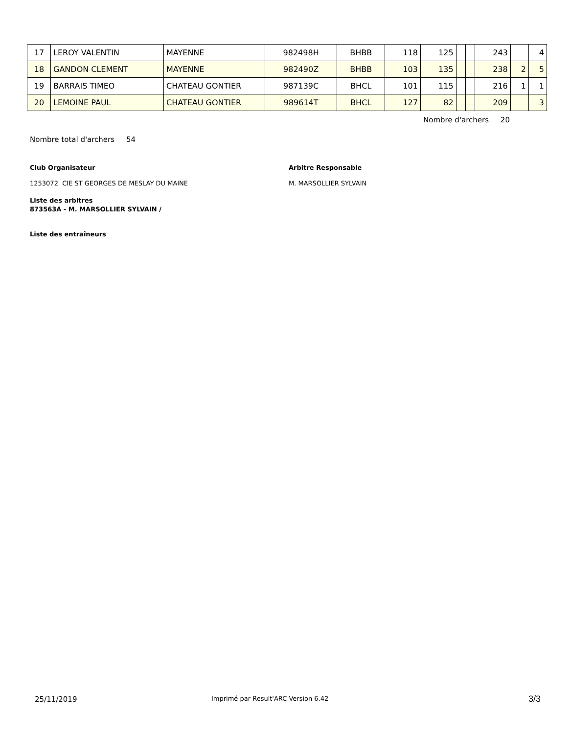| 17 | LEROY VALENTIN | MAYENNE | 982498H | BHBB | 118 | 125 | | | 243 | | 4 |
| 18 | GANDON CLEMENT | MAYENNE | 982490Z | BHBB | 103 | 135 | | | 238 | 2 | 5 |
| 19 | BARRAIS TIMEO | CHATEAU GONTIER | 987139C | BHCL | 101 | 115 | | | 216 | 1 | 1 |
| 20 | LEMOINE PAUL | CHATEAU GONTIER | 989614T | BHCL | 127 | 82 | | | 209 | | 3 |
Nombre d'archers 20
Nombre total d'archers 54
Club Organisateur Arbitre Responsable
1253072 CIE ST GEORGES DE MESLAY DU MAINE
M. MARSOLLIER SYLVAIN
Liste des arbitres
873563A - M. MARSOLLIER SYLVAIN /
Liste des entraîneurs
25/11/2019
Imprimé par Result'ARC Version 6.42
3/3